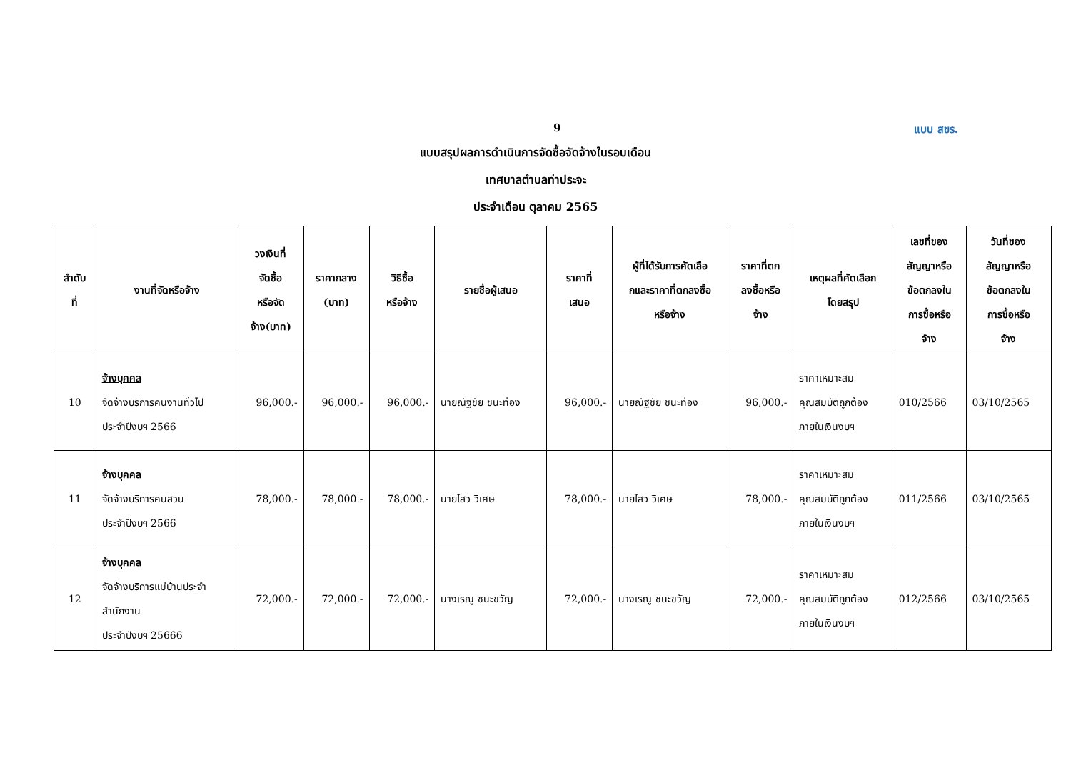9 แบบ สขร.
แบบสรุปผลการดำเนินการจัดซื้อจัดจ้างในรอบเดือน
เทศบาลตำบลท่าประจะ
ประจำเดือน ตุลาคม 2565
| ลำดับ ที่ | งานที่จัดหรือจ้าง | วงเงินที่ จัดซื้อ หรือจัด จ้าง(บาท) | ราคากลาง (บาท) | วิธีซื้อ หรือจ้าง | รายชื่อผู้เสนอ | ราคาที่ เสนอ | ผู้ที่ได้รับการคัดเลือ กและราคาที่ตกลงซื้อ หรือจ้าง | ราคาที่ตก ลงซื้อหรือ จ้าง | เหตุผลที่คัดเลือก โดยสรุป | เลขที่ของ สัญญาหรือ ข้อตกลงใน การซื้อหรือ จ้าง | วันที่ของ สัญญาหรือ ข้อตกลงใน การซื้อหรือ จ้าง |
| --- | --- | --- | --- | --- | --- | --- | --- | --- | --- | --- | --- |
| 10 | จ้างบุคคล จัดจ้างบริการคนงานทั่วไป ประจำปีงบฯ 2566 | 96,000.- | 96,000.- | 96,000.- | นายณัฐชัย ชนะท่อง | 96,000.- | นายณัฐชัย ชนะท่อง | 96,000.- | ราคาเหมาะสม คุณสมบัติถูกต้อง ภายในเงินงบฯ | 010/2566 | 03/10/2565 |
| 11 | จ้างบุคคล จัดจ้างบริการคนสวน ประจำปีงบฯ 2566 | 78,000.- | 78,000.- | 78,000.- | นายไสว วิเศษ | 78,000.- | นายไสว วิเศษ | 78,000.- | ราคาเหมาะสม คุณสมบัติถูกต้อง ภายในเงินงบฯ | 011/2566 | 03/10/2565 |
| 12 | จ้างบุคคล จัดจ้างบริการแม่บ้านประจำ สำนักงาน ประจำปีงบฯ 25666 | 72,000.- | 72,000.- | 72,000.- | นางเรณู ชนะขวัญ | 72,000.- | นางเรณู ชนะขวัญ | 72,000.- | ราคาเหมาะสม คุณสมบัติถูกต้อง ภายในเงินงบฯ | 012/2566 | 03/10/2565 |